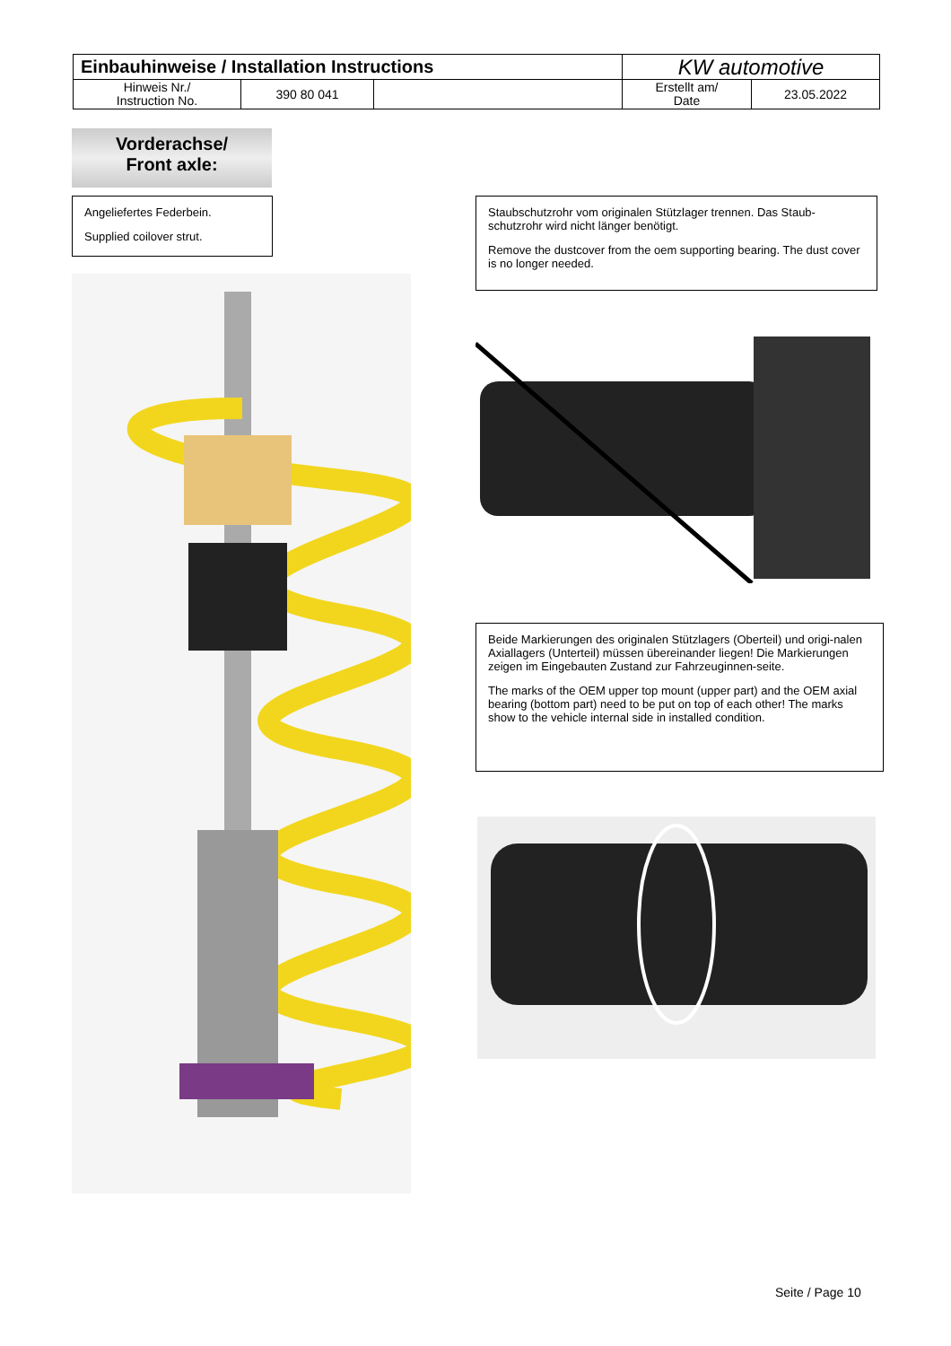| Einbauhinweise / Installation Instructions | | | KW automotive | |
| Hinweis Nr./ Instruction No. | 390 80 041 | | Erstellt am/ Date | 23.05.2022 |
Vorderachse/
Front axle:
Angeliefertes Federbein.
Supplied coilover strut.
Staubschutzrohr vom originalen Stützlager trennen. Das Staub-schutzrohr wird nicht länger benötigt.
Remove the dustcover from the oem supporting bearing. The dust cover is no longer needed.
Beide Markierungen des originalen Stützlagers (Oberteil) und origi-nalen Axiallagers (Unterteil) müssen übereinander liegen! Die Markierungen zeigen im Eingebauten Zustand zur Fahrzeuginnen-seite.
The marks of the OEM upper top mount (upper part) and the OEM axial bearing (bottom part) need to be put on top of each other! The marks show to the vehicle internal side in installed condition.
Seite / Page 10